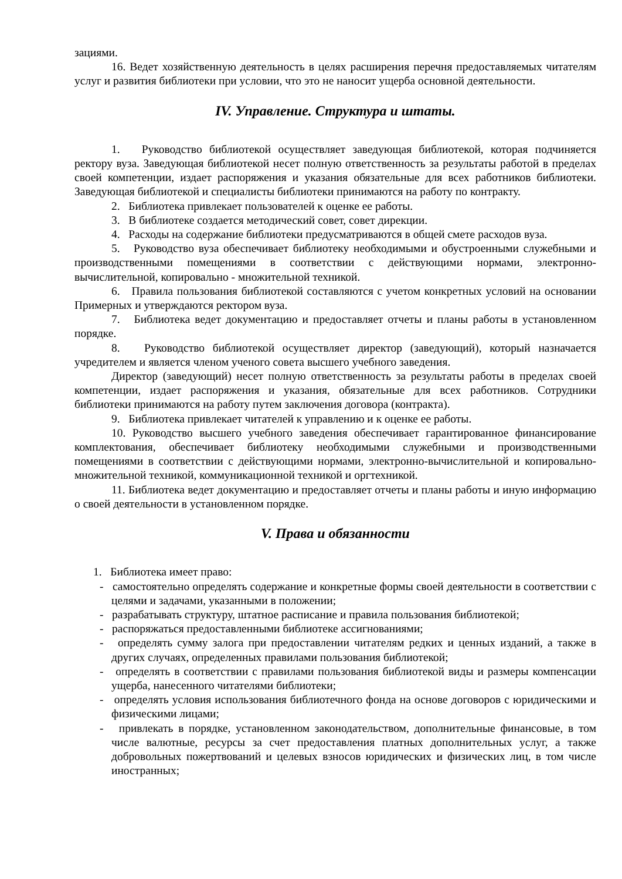зациями.
16. Ведет хозяйственную деятельность в целях расширения перечня предоставляемых читателям услуг и развития библиотеки при условии, что это не наносит ущерба основной деятельности.
IV. Управление. Структура и штаты.
1. Руководство библиотекой осуществляет заведующая библиотекой, которая подчиняется ректору вуза. Заведующая библиотекой несет полную ответственность за результаты работой в пределах своей компетенции, издает распоряжения и указания обязательные для всех работников библиотеки. Заведующая библиотекой и специалисты библиотеки принимаются на работу по контракту.
2. Библиотека привлекает пользователей к оценке ее работы.
3. В библиотеке создается методический совет, совет дирекции.
4. Расходы на содержание библиотеки предусматриваются в общей смете расходов вуза.
5. Руководство вуза обеспечивает библиотеку необходимыми и обустроенными служебными и производственными помещениями в соответствии с действующими нормами, электронно-вычислительной, копировально - множительной техникой.
6. Правила пользования библиотекой составляются с учетом конкретных условий на основании Примерных и утверждаются ректором вуза.
7. Библиотека ведет документацию и предоставляет отчеты и планы работы в установленном порядке.
8. Руководство библиотекой осуществляет директор (заведующий), который назначается учредителем и является членом ученого совета высшего учебного заведения.
Директор (заведующий) несет полную ответственность за результаты работы в пределах своей компетенции, издает распоряжения и указания, обязательные для всех работников. Сотрудники библиотеки принимаются на работу путем заключения договора (контракта).
9. Библиотека привлекает читателей к управлению и к оценке ее работы.
10. Руководство высшего учебного заведения обеспечивает гарантированное финансирование комплектования, обеспечивает библиотеку необходимыми служебными и производственными помещениями в соответствии с действующими нормами, электронно-вычислительной и копировально-множительной техникой, коммуникационной техникой и оргтехникой.
11. Библиотека ведет документацию и предоставляет отчеты и планы работы и иную информацию о своей деятельности в установленном порядке.
V. Права и обязанности
1. Библиотека имеет право:
- самостоятельно определять содержание и конкретные формы своей деятельности в соответствии с целями и задачами, указанными в положении;
- разрабатывать структуру, штатное расписание и правила пользования библиотекой;
- распоряжаться предоставленными библиотеке ассигнованиями;
- определять сумму залога при предоставлении читателям редких и ценных изданий, а также в других случаях, определенных правилами пользования библиотекой;
- определять в соответствии с правилами пользования библиотекой виды и размеры компенсации ущерба, нанесенного читателями библиотеки;
- определять условия использования библиотечного фонда на основе договоров с юридическими и физическими лицами;
- привлекать в порядке, установленном законодательством, дополнительные финансовые, в том числе валютные, ресурсы за счет предоставления платных дополнительных услуг, а также добровольных пожертвований и целевых взносов юридических и физических лиц, в том числе иностранных;